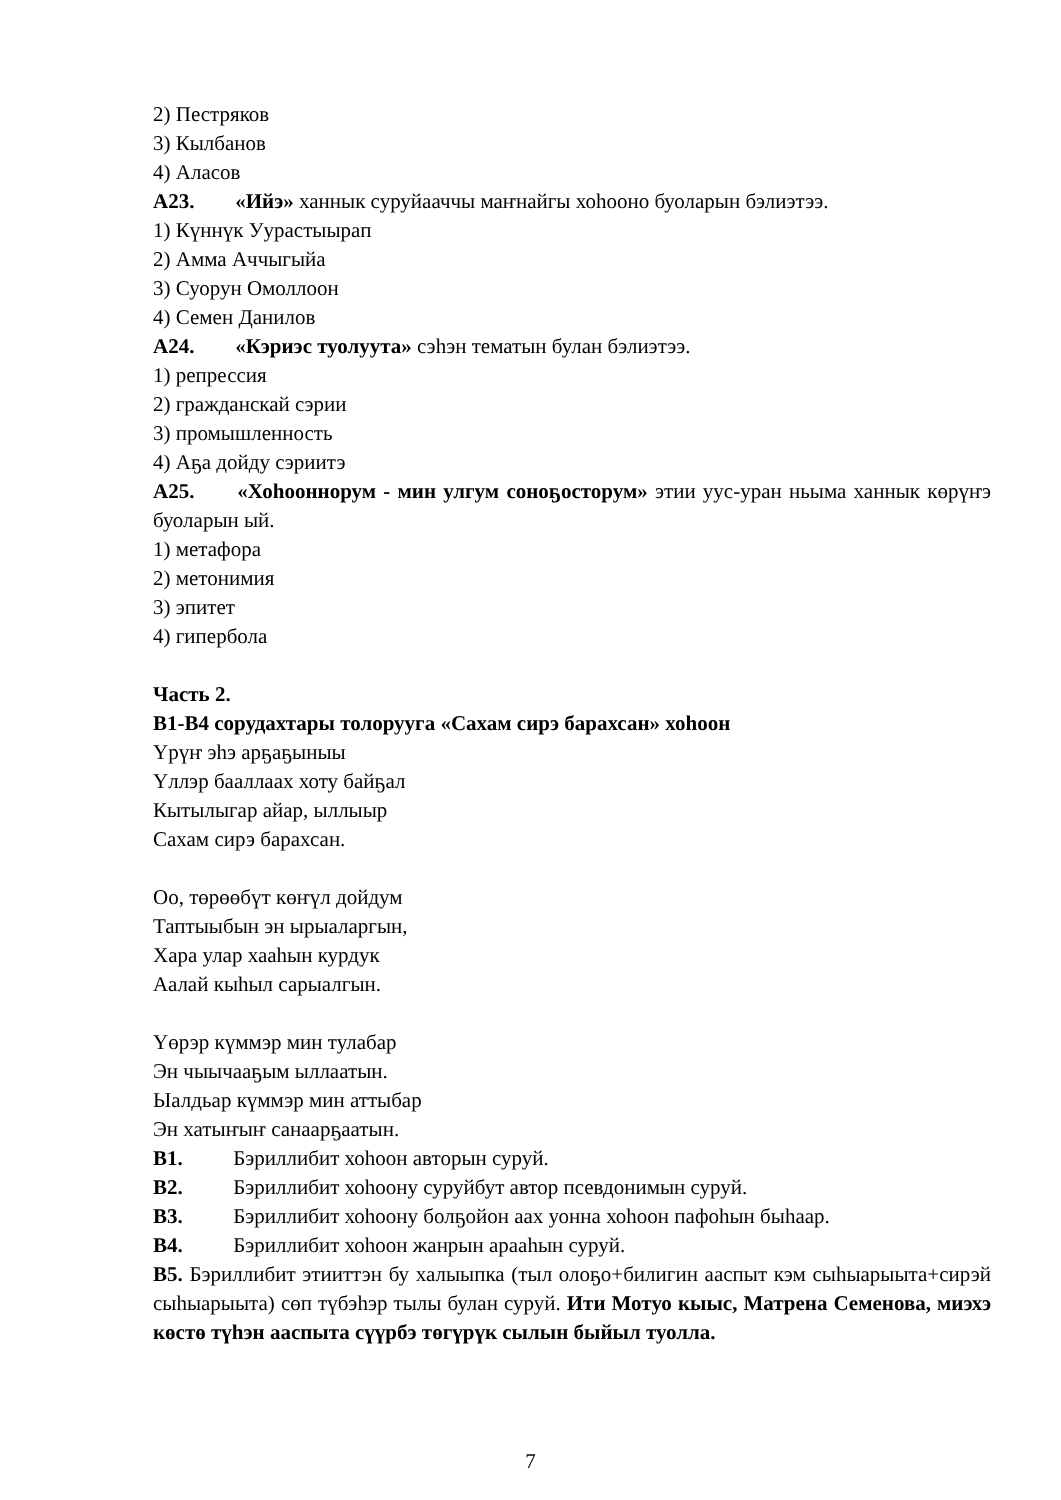2) Пестряков
3) Кылбанов
4) Аласов
А23. «Ийэ» ханнык суруйааччы маҥнайгы хоһооно буоларын бэлиэтээ.
1) Күннүк Уурастыырап
2) Амма Аччыгыйа
3) Суорун Омоллоон
4) Семен Данилов
А24. «Кэриэс туолуута» сэһэн тематын булан бэлиэтээ.
1) репрессия
2) гражданскай сэрии
3) промышленность
4) Аҕа дойду сэриитэ
А25. «Хоһооннорум - мин улгум соноҕосторум» этии уус-уран ньыма ханнык көрүҥэ буоларын ый.
1) метафора
2) метонимия
3) эпитет
4) гипербола
Часть 2.
В1-В4 сорудахтары толоруугa «Сахам сирэ барахсан» хоһоон
Үрүҥ эһэ арҕаҕыныы
Үллэр бааллаах хоту байҕал
Кытылыгар айар, ыллыыр
Сахам сирэ барахсан.
Оо, төрөөбүт көҥүл дойдум
Таптыыбын эн ырыаларгын,
Хара улар хааһын курдук
Аалай кыһыл сарыалгын.
Үөрэр күммэр мин тулабар
Эн чыычааҕым ыллаатын.
Ыалдьар күммэр мин аттыбар
Эн хатыҥыҥ санаарҕаатын.
В1. Бэриллибит хоһоон авторын суруй.
В2. Бэриллибит хоһоону суруйбут автор псевдонимын суруй.
В3. Бэриллибит хоһоону болҕойон аах уонна хоһоон пафоһын быһаар.
В4. Бэриллибит хоһоон жанрын арааһын суруй.
В5. Бэриллибит этииттэн бу халыыпка (тыл олоҕо+билигин ааспыт кэм сыһыарыыта+сирэй сыһыарыыта) сөп түбэһэр тылы булан суруй. Ити Мотуо кыыс, Матрена Семенова, миэхэ көстө түһэн ааспыта сүүрбэ төгүрүк сылын быйыл туолла.
7